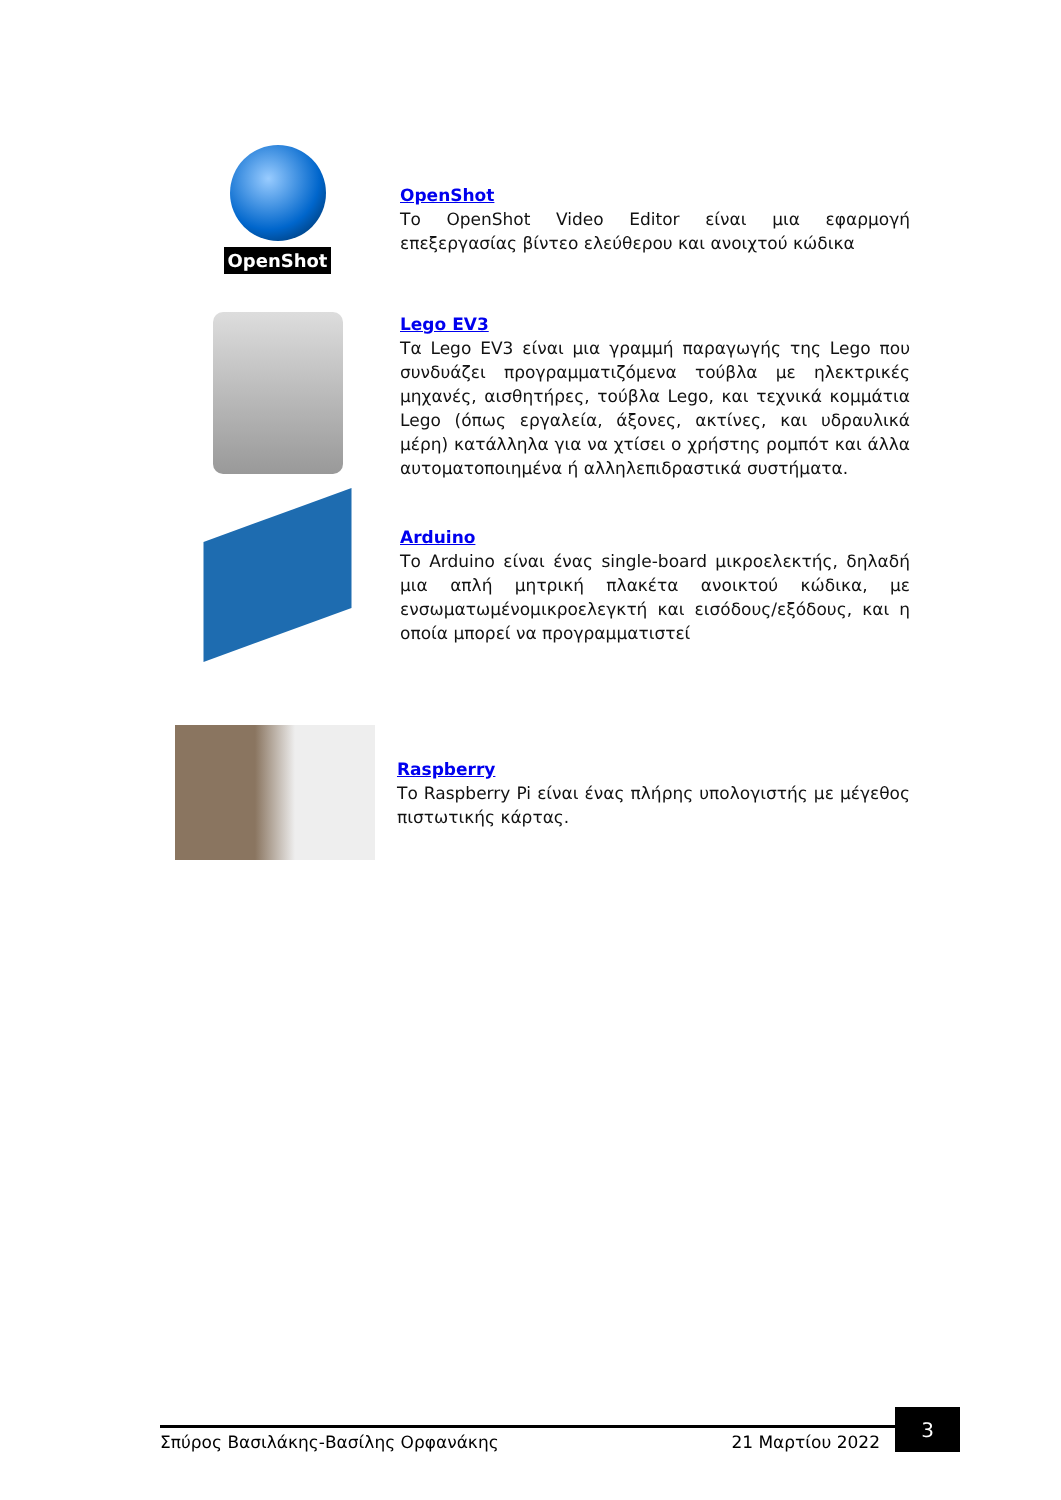OpenShot
OpenShot
Το OpenShot Video Editor είναι μια εφαρμογή επεξεργασίας βίντεο ελεύθερου και ανοιχτού κώδικα
Lego EV3
Τα Lego EV3 είναι μια γραμμή παραγωγής της Lego που συνδυάζει προγραμματιζόμενα τούβλα με ηλεκτρικές μηχανές, αισθητήρες, τούβλα Lego, και τεχνικά κομμάτια Lego (όπως εργαλεία, άξονες, ακτίνες, και υδραυλικά μέρη) κατάλληλα για να χτίσει ο χρήστης ρομπότ και άλλα αυτοματοποιημένα ή αλληλεπιδραστικά συστήματα.
Arduino
Το Arduino είναι ένας single-board μικροελεκτής, δηλαδή μια απλή μητρική πλακέτα ανοικτού κώδικα, με ενσωματωμένομικροελεγκτή και εισόδους/εξόδους, και η οποία μπορεί να προγραμματιστεί
Raspberry
Το Raspberry Pi είναι ένας πλήρης υπολογιστής με μέγεθος πιστωτικής κάρτας.
Σπύρος Βασιλάκης-Βασίλης Ορφανάκης 21 Μαρτίου 2022
3